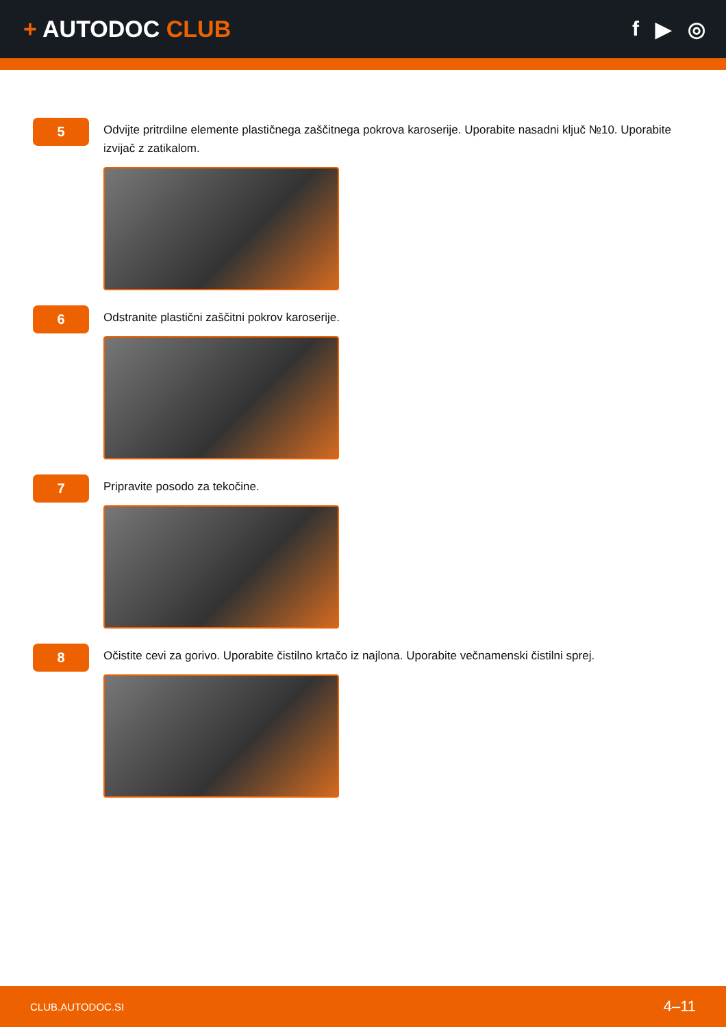+ AUTODOC CLUB
f ▶ ◎
5
Odvijte pritrdilne elemente plastičnega zaščitnega pokrova karoserije. Uporabite nasadni ključ №10. Uporabite izvijač z zatikalom.
6
Odstranite plastični zaščitni pokrov karoserije.
7
Pripravite posodo za tekočine.
8
Očistite cevi za gorivo. Uporabite čistilno krtačo iz najlona. Uporabite večnamenski čistilni sprej.
CLUB.AUTODOC.SI
4–11